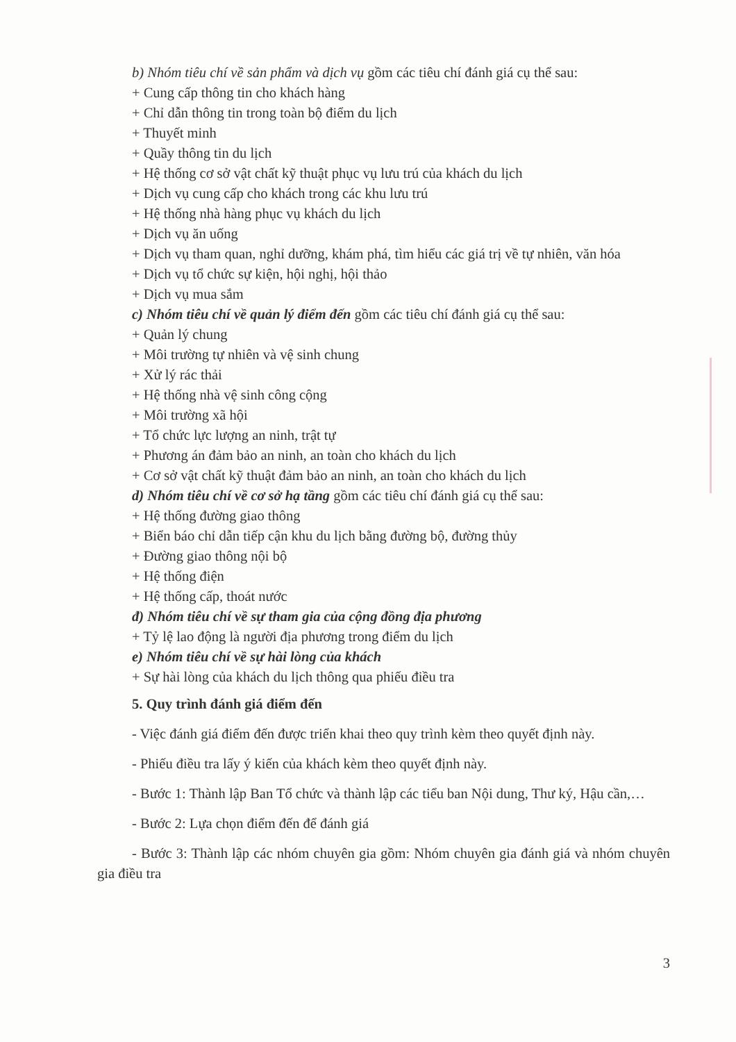b) Nhóm tiêu chí về sản phẩm và dịch vụ gồm các tiêu chí đánh giá cụ thể sau:
+ Cung cấp thông tin cho khách hàng
+ Chỉ dẫn thông tin trong toàn bộ điểm du lịch
+ Thuyết minh
+ Quầy thông tin du lịch
+ Hệ thống cơ sở vật chất kỹ thuật phục vụ lưu trú của khách du lịch
+ Dịch vụ cung cấp cho khách trong các khu lưu trú
+ Hệ thống nhà hàng phục vụ khách du lịch
+ Dịch vụ ăn uống
+ Dịch vụ tham quan, nghỉ dưỡng, khám phá, tìm hiểu các giá trị về tự nhiên, văn hóa
+ Dịch vụ tổ chức sự kiện, hội nghị, hội thảo
+ Dịch vụ mua sắm
c) Nhóm tiêu chí về quản lý điểm đến gồm các tiêu chí đánh giá cụ thể sau:
+ Quản lý chung
+ Môi trường tự nhiên và vệ sinh chung
+ Xử lý rác thải
+ Hệ thống nhà vệ sinh công cộng
+ Môi trường xã hội
+ Tổ chức lực lượng an ninh, trật tự
+ Phương án đảm bảo an ninh, an toàn cho khách du lịch
+ Cơ sở vật chất kỹ thuật đảm bảo an ninh, an toàn cho khách du lịch
d) Nhóm tiêu chí về cơ sở hạ tầng gồm các tiêu chí đánh giá cụ thể sau:
+ Hệ thống đường giao thông
+ Biển báo chỉ dẫn tiếp cận khu du lịch bằng đường bộ, đường thủy
+ Đường giao thông nội bộ
+ Hệ thống điện
+ Hệ thống cấp, thoát nước
đ) Nhóm tiêu chí về sự tham gia của cộng đồng địa phương
+ Tỷ lệ lao động là người địa phương trong điểm du lịch
e) Nhóm tiêu chí về sự hài lòng của khách
+ Sự hài lòng của khách du lịch thông qua phiếu điều tra
5. Quy trình đánh giá điểm đến
- Việc đánh giá điểm đến được triển khai theo quy trình kèm theo quyết định này.
- Phiếu điều tra lấy ý kiến của khách kèm theo quyết định này.
- Bước 1: Thành lập Ban Tổ chức và thành lập các tiểu ban Nội dung, Thư ký, Hậu cần,…
- Bước 2: Lựa chọn điểm đến để đánh giá
- Bước 3: Thành lập các nhóm chuyên gia gồm: Nhóm chuyên gia đánh giá và nhóm chuyên gia điều tra
3